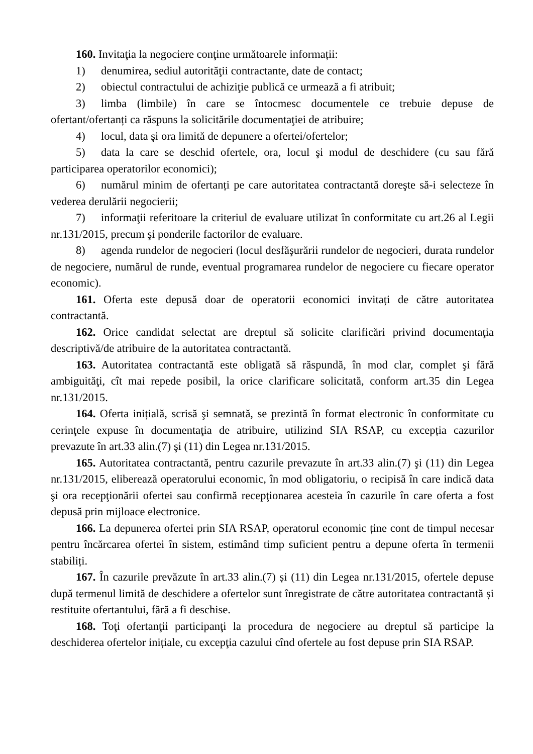160. Invitaţia la negociere conţine următoarele informații:
1) denumirea, sediul autorităţii contractante, date de contact;
2) obiectul contractului de achiziţie publică ce urmează a fi atribuit;
3) limba (limbile) în care se întocmesc documentele ce trebuie depuse de ofertant/ofertanți ca răspuns la solicitările documentaţiei de atribuire;
4) locul, data şi ora limită de depunere a ofertei/ofertelor;
5) data la care se deschid ofertele, ora, locul şi modul de deschidere (cu sau fără participarea operatorilor economici);
6) numărul minim de ofertanți pe care autoritatea contractantă doreşte să-i selecteze în vederea derulării negocierii;
7) informaţii referitoare la criteriul de evaluare utilizat în conformitate cu art.26 al Legii nr.131/2015, precum şi ponderile factorilor de evaluare.
8) agenda rundelor de negocieri (locul desfăşurării rundelor de negocieri, durata rundelor de negociere, numărul de runde, eventual programarea rundelor de negociere cu fiecare operator economic).
161. Oferta este depusă doar de operatorii economici invitați de către autoritatea contractantă.
162. Orice candidat selectat are dreptul să solicite clarificări privind documentaţia descriptivă/de atribuire de la autoritatea contractantă.
163. Autoritatea contractantă este obligată să răspundă, în mod clar, complet şi fără ambiguităţi, cît mai repede posibil, la orice clarificare solicitată, conform art.35 din Legea nr.131/2015.
164. Oferta inițială, scrisă şi semnată, se prezintă în format electronic în conformitate cu cerinţele expuse în documentaţia de atribuire, utilizind SIA RSAP, cu excepția cazurilor prevazute în art.33 alin.(7) şi (11) din Legea nr.131/2015.
165. Autoritatea contractantă, pentru cazurile prevazute în art.33 alin.(7) şi (11) din Legea nr.131/2015, eliberează operatorului economic, în mod obligatoriu, o recipisă în care indică data şi ora recepţionării ofertei sau confirmă recepţionarea acesteia în cazurile în care oferta a fost depusă prin mijloace electronice.
166. La depunerea ofertei prin SIA RSAP, operatorul economic ține cont de timpul necesar pentru încărcarea ofertei în sistem, estimând timp suficient pentru a depune oferta în termenii stabiliți.
167. În cazurile prevăzute în art.33 alin.(7) și (11) din Legea nr.131/2015, ofertele depuse după termenul limită de deschidere a ofertelor sunt înregistrate de către autoritatea contractantă și restituite ofertantului, fără a fi deschise.
168. Toţi ofertanţii participanţi la procedura de negociere au dreptul să participe la deschiderea ofertelor inițiale, cu excepţia cazului cînd ofertele au fost depuse prin SIA RSAP.